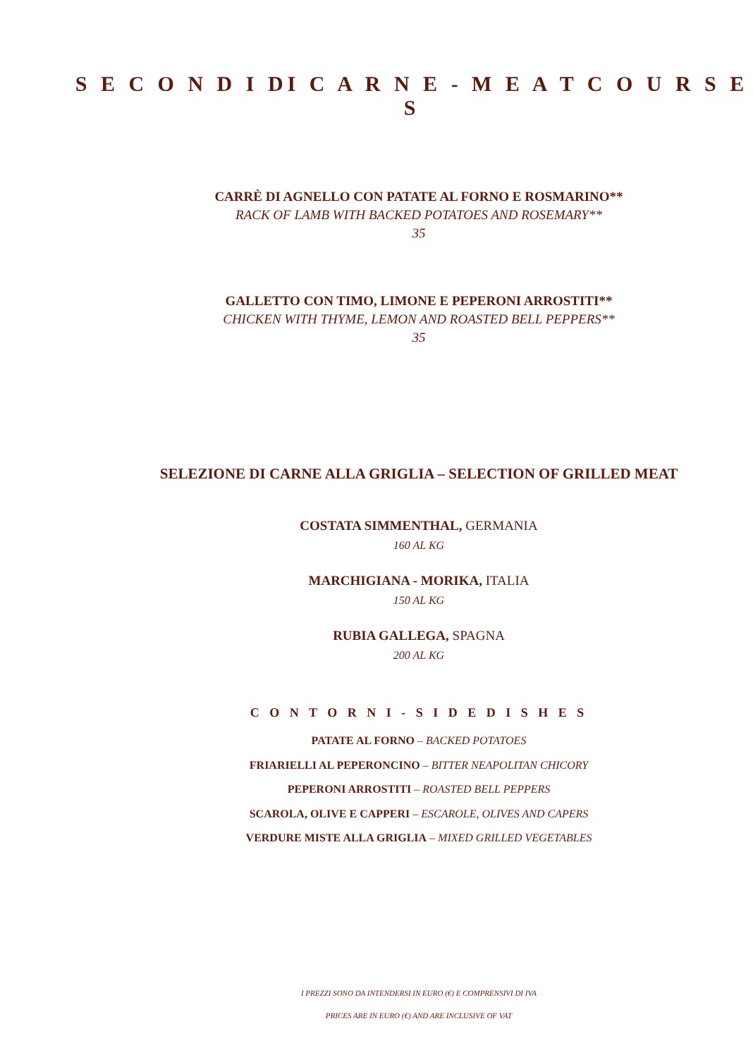S E C O N D I DI C A R N E - M E A T C O U R S E S
CARRÈ DI AGNELLO CON PATATE AL FORNO E ROSMARINO**
RACK OF LAMB WITH BACKED POTATOES AND ROSEMARY**
35
GALLETTO CON TIMO, LIMONE E PEPERONI ARROSTITI**
CHICKEN WITH THYME, LEMON AND ROASTED BELL PEPPERS**
35
SELEZIONE DI CARNE ALLA GRIGLIA – SELECTION OF GRILLED MEAT
COSTATA SIMMENTHAL, GERMANIA
160 AL KG
MARCHIGIANA - MORIKA, ITALIA
150 AL KG
RUBIA GALLEGA, SPAGNA
200 AL KG
C O N T O R N I - S I D E D I S H E S
PATATE AL FORNO – BACKED POTATOES
FRIARIELLI AL PEPERONCINO – BITTER NEAPOLITAN CHICORY
PEPERONI ARROSTITI – ROASTED BELL PEPPERS
SCAROLA, OLIVE E CAPPERI – ESCAROLE, OLIVES AND CAPERS
VERDURE MISTE ALLA GRIGLIA – MIXED GRILLED VEGETABLES
I PREZZI SONO DA INTENDERSI IN EURO (€) E COMPRENSIVI DI IVA
PRICES ARE IN EURO (€) AND ARE INCLUSIVE OF VAT